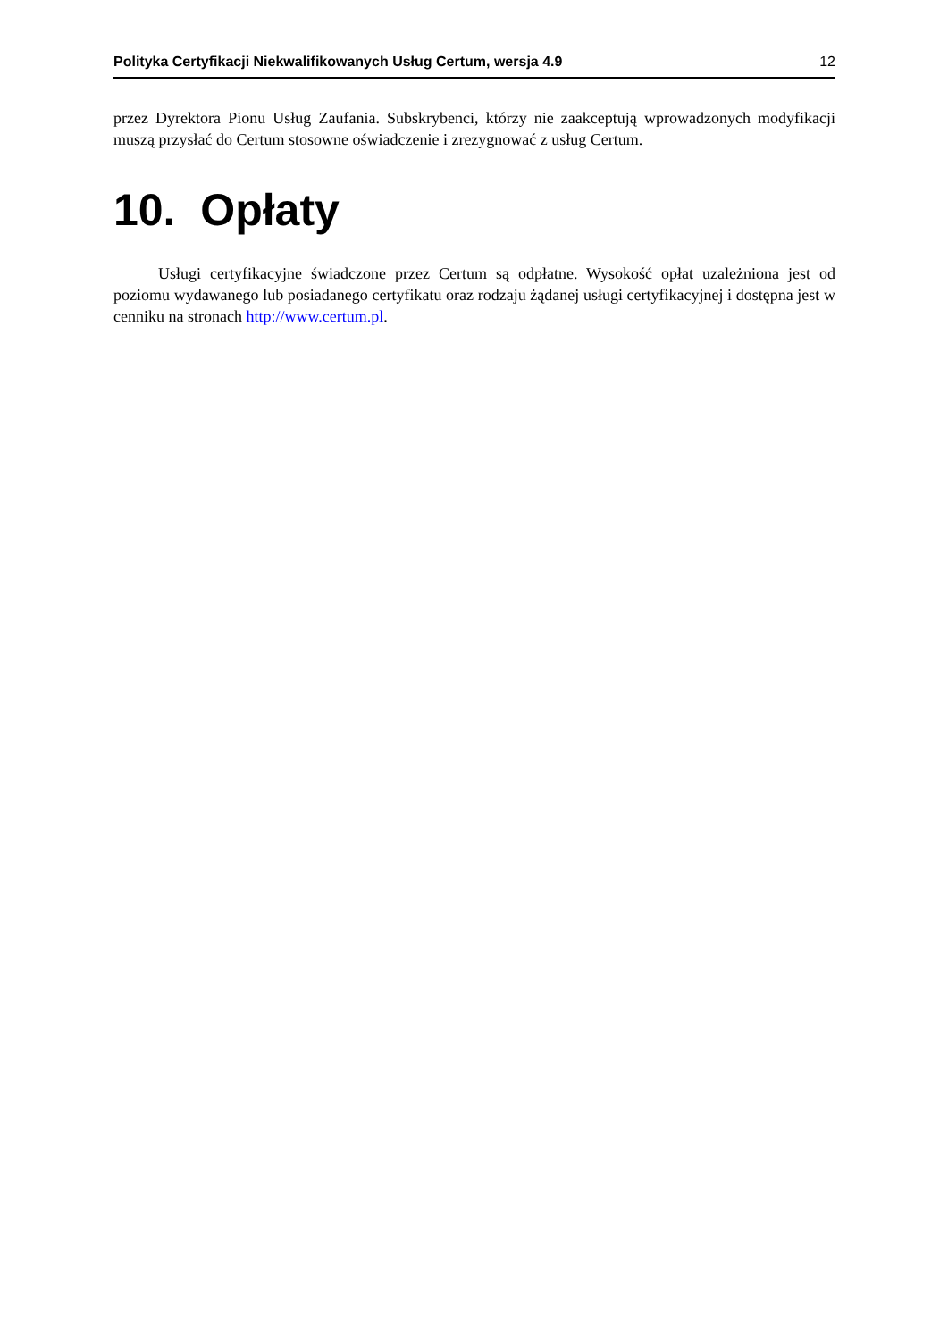Polityka Certyfikacji Niekwalifikowanych Usług Certum, wersja 4.9 12
przez Dyrektora Pionu Usług Zaufania. Subskrybenci, którzy nie zaakceptują wprowadzonych modyfikacji muszą przysłać do Certum stosowne oświadczenie i zrezygnować z usług Certum.
10. Opłaty
Usługi certyfikacyjne świadczone przez Certum są odpłatne. Wysokość opłat uzależniona jest od poziomu wydawanego lub posiadanego certyfikatu oraz rodzaju żądanej usługi certyfikacyjnej i dostępna jest w cenniku na stronach http://www.certum.pl.